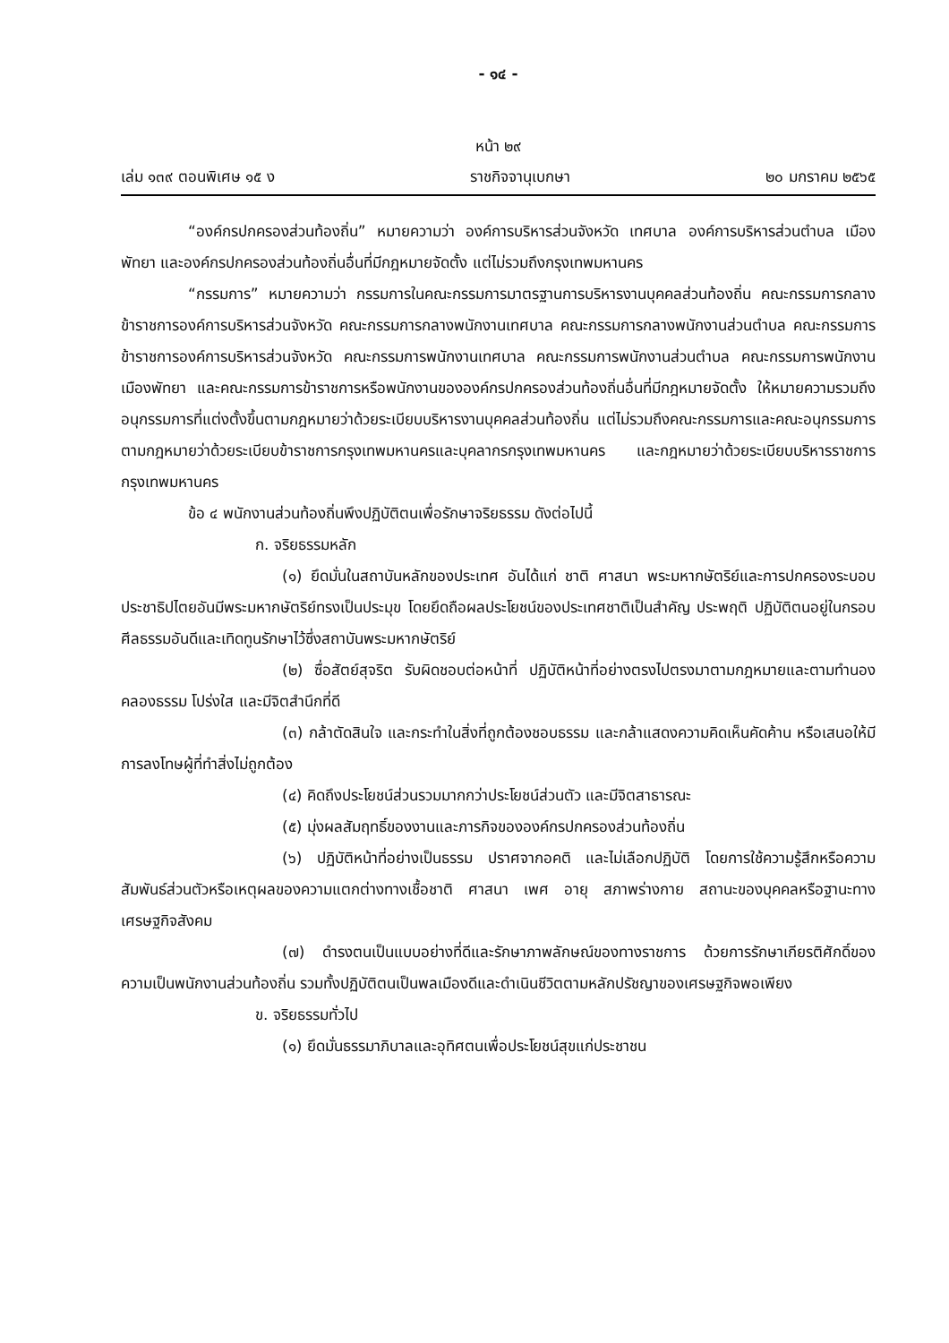- ๑๔ -
หน้า ๒๙
เล่ม ๑๓๙ ตอนพิเศษ ๑๕ ง ราชกิจจานุเบกษา ๒๐ มกราคม ๒๕๖๕
“องค์กรปกครองส่วนท้องถิ่น” หมายความว่า องค์การบริหารส่วนจังหวัด เทศบาล องค์การบริหารส่วนตำบล เมืองพัทยา และองค์กรปกครองส่วนท้องถิ่นอื่นที่มีกฎหมายจัดตั้ง แต่ไม่รวมถึงกรุงเทพมหานคร
“กรรมการ” หมายความว่า กรรมการในคณะกรรมการมาตรฐานการบริหารงานบุคคลส่วนท้องถิ่น คณะกรรมการกลางข้าราชการองค์การบริหารส่วนจังหวัด คณะกรรมการกลางพนักงานเทศบาล คณะกรรมการกลางพนักงานส่วนตำบล คณะกรรมการข้าราชการองค์การบริหารส่วนจังหวัด คณะกรรมการพนักงานเทศบาล คณะกรรมการพนักงานส่วนตำบล คณะกรรมการพนักงานเมืองพัทยา และคณะกรรมการข้าราชการหรือพนักงานขององค์กรปกครองส่วนท้องถิ่นอื่นที่มีกฎหมายจัดตั้ง ให้หมายความรวมถึงอนุกรรมการที่แต่งตั้งขึ้นตามกฎหมายว่าด้วยระเบียบบริหารงานบุคคลส่วนท้องถิ่น แต่ไม่รวมถึงคณะกรรมการและคณะอนุกรรมการตามกฎหมายว่าด้วยระเบียบข้าราชการกรุงเทพมหานครและบุคลากรกรุงเทพมหานคร และกฎหมายว่าด้วยระเบียบบริหารราชการกรุงเทพมหานคร
ข้อ ๔ พนักงานส่วนท้องถิ่นพึงปฏิบัติตนเพื่อรักษาจริยธรรม ดังต่อไปนี้
ก. จริยธรรมหลัก
(๑) ยึดมั่นในสถาบันหลักของประเทศ อันได้แก่ ชาติ ศาสนา พระมหากษัตริย์และการปกครองระบอบประชาธิปไตยอันมีพระมหากษัตริย์ทรงเป็นประมุข โดยยึดถือผลประโยชน์ของประเทศชาติเป็นสำคัญ ประพฤติ ปฏิบัติตนอยู่ในกรอบศีลธรรมอันดีและเทิดทูนรักษาไว้ซึ่งสถาบันพระมหากษัตริย์
(๒) ซื่อสัตย์สุจริต รับผิดชอบต่อหน้าที่ ปฏิบัติหน้าที่อย่างตรงไปตรงมาตามกฎหมายและตามทำนองคลองธรรม โปร่งใส และมีจิตสำนึกที่ดี
(๓) กล้าตัดสินใจ และกระทำในสิ่งที่ถูกต้องชอบธรรม และกล้าแสดงความคิดเห็นคัดค้าน หรือเสนอให้มีการลงโทษผู้ที่ทำสิ่งไม่ถูกต้อง
(๔) คิดถึงประโยชน์ส่วนรวมมากกว่าประโยชน์ส่วนตัว และมีจิตสาธารณะ
(๕) มุ่งผลสัมฤทธิ์ของงานและภารกิจขององค์กรปกครองส่วนท้องถิ่น
(๖) ปฏิบัติหน้าที่อย่างเป็นธรรม ปราศจากอคติ และไม่เลือกปฏิบัติ โดยการใช้ความรู้สึกหรือความสัมพันธ์ส่วนตัวหรือเหตุผลของความแตกต่างทางเชื้อชาติ ศาสนา เพศ อายุ สภาพร่างกาย สถานะของบุคคลหรือฐานะทางเศรษฐกิจสังคม
(๗) ดำรงตนเป็นแบบอย่างที่ดีและรักษาภาพลักษณ์ของทางราชการ ด้วยการรักษาเกียรติศักดิ์ของความเป็นพนักงานส่วนท้องถิ่น รวมทั้งปฏิบัติตนเป็นพลเมืองดีและดำเนินชีวิตตามหลักปรัชญาของเศรษฐกิจพอเพียง
ข. จริยธรรมทั่วไป
(๑) ยึดมั่นธรรมาภิบาลและอุทิศตนเพื่อประโยชน์สุขแก่ประชาชน